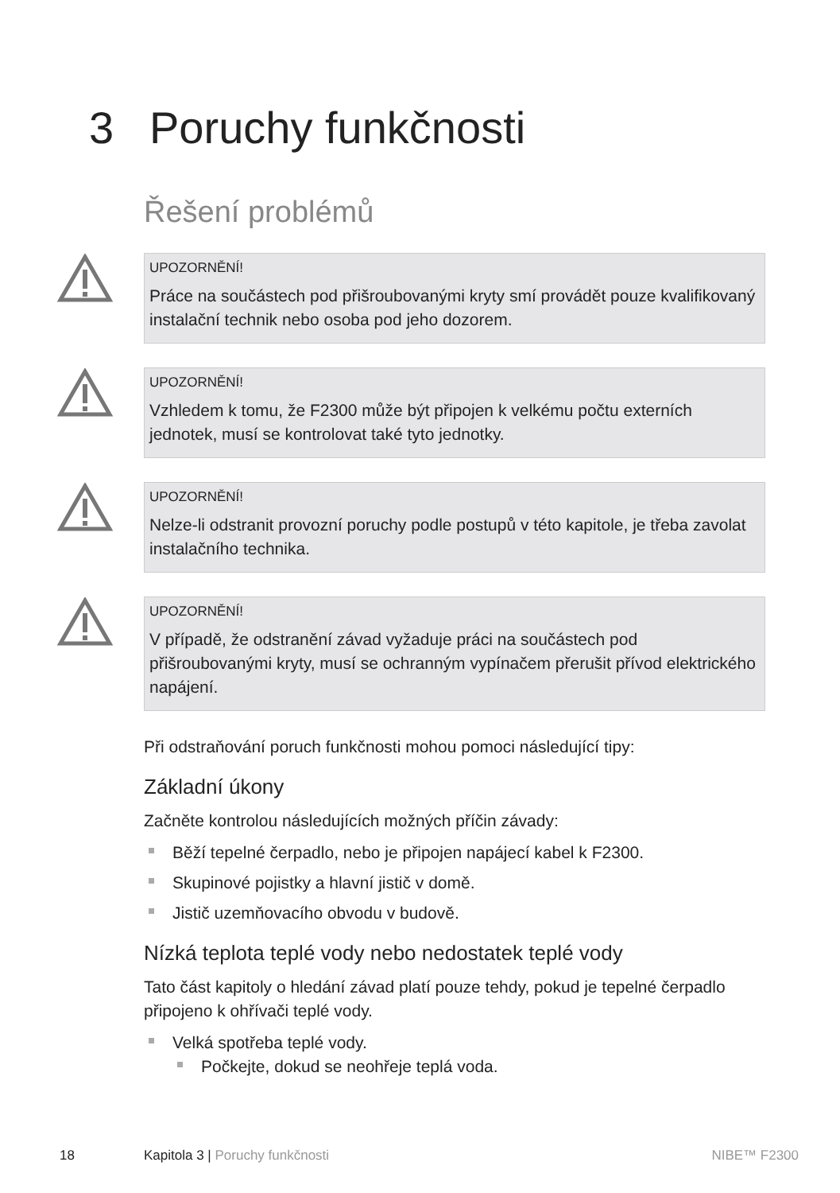3 Poruchy funkčnosti
Řešení problémů
UPOZORNĚNÍ!
Práce na součástech pod přišroubovanými kryty smí provádět pouze kvalifikovaný instalační technik nebo osoba pod jeho dozorem.
UPOZORNĚNÍ!
Vzhledem k tomu, že F2300 může být připojen k velkému počtu externích jednotek, musí se kontrolovat také tyto jednotky.
UPOZORNĚNÍ!
Nelze-li odstranit provozní poruchy podle postupů v této kapitole, je třeba zavolat instalačního technika.
UPOZORNĚNÍ!
V případě, že odstranění závad vyžaduje práci na součástech pod přišroubovanými kryty, musí se ochranným vypínačem přerušit přívod elektrického napájení.
Při odstraňování poruch funkčnosti mohou pomoci následující tipy:
Základní úkony
Začněte kontrolou následujících možných příčin závady:
Běží tepelné čerpadlo, nebo je připojen napájecí kabel k F2300.
Skupinové pojistky a hlavní jistič v domě.
Jistič uzemňovacího obvodu v budově.
Nízká teplota teplé vody nebo nedostatek teplé vody
Tato část kapitoly o hledání závad platí pouze tehdy, pokud je tepelné čerpadlo připojeno k ohřívači teplé vody.
Velká spotřeba teplé vody.
Počkejte, dokud se neohřeje teplá voda.
18 Kapitola 3 | Poruchy funkčnosti NIBE™ F2300